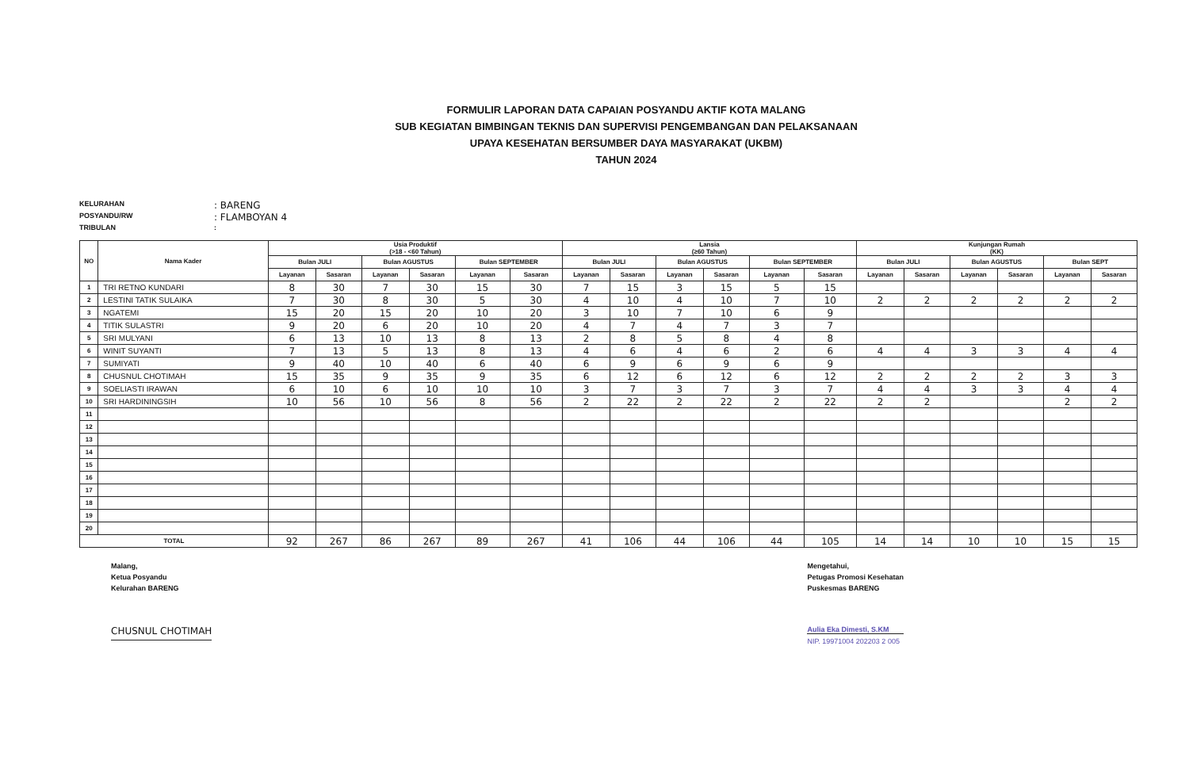FORMULIR LAPORAN DATA CAPAIAN POSYANDU AKTIF KOTA MALANG
SUB KEGIATAN BIMBINGAN TEKNIS DAN SUPERVISI PENGEMBANGAN DAN PELAKSANAAN
UPAYA KESEHATAN BERSUMBER DAYA MASYARAKAT (UKBM)
TAHUN 2024
KELURAHAN: BARENG
POSYANDU/RW: FLAMBOYAN 4
TRIBULAN:
| NO | Nama Kader | Usia Produktif (>18 - <60 Tahun) | | | | | | Lansia (≥60 Tahun) | | | | | | Kunjungan Rumah (KK) | | | | | |
| --- | --- | --- | --- | --- | --- | --- | --- | --- | --- | --- | --- | --- | --- | --- | --- | --- | --- | --- | --- |
| | | Bulan JULI | | Bulan AGUSTUS | | Bulan SEPTEMBER | | Bulan JULI | | Bulan AGUSTUS | | Bulan SEPTEMBER | | Bulan JULI | | Bulan AGUSTUS | | Bulan SEPT | |
| | | Layanan | Sasaran | Layanan | Sasaran | Layanan | Sasaran | Layanan | Sasaran | Layanan | Sasaran | Layanan | Sasaran | Layanan | Sasaran | Layanan | Sasaran | Layanan | Sasaran |
| 1 | TRI RETNO KUNDARI | 8 | 30 | 7 | 30 | 15 | 30 | 7 | 15 | 3 | 15 | 5 | 15 | | | | | | |
| 2 | LESTINI TATIK SULAIKA | 7 | 30 | 8 | 30 | 5 | 30 | 4 | 10 | 4 | 10 | 7 | 10 | 2 | 2 | 2 | 2 | 2 | 2 |
| 3 | NGATEMI | 15 | 20 | 15 | 20 | 10 | 20 | 3 | 10 | 7 | 10 | 6 | 9 | | | | | | |
| 4 | TITIK SULASTRI | 9 | 20 | 6 | 20 | 10 | 20 | 4 | 7 | 4 | 7 | 3 | 7 | | | | | | |
| 5 | SRI MULYANI | 6 | 13 | 10 | 13 | 8 | 13 | 2 | 8 | 5 | 8 | 4 | 8 | | | | | | |
| 6 | WINIT SUYANTI | 7 | 13 | 5 | 13 | 8 | 13 | 4 | 6 | 4 | 6 | 2 | 6 | 4 | 4 | 3 | 3 | 4 | 4 |
| 7 | SUMIYATI | 9 | 40 | 10 | 40 | 6 | 40 | 6 | 9 | 6 | 9 | 6 | 9 | | | | | | |
| 8 | CHUSNUL CHOTIMAH | 15 | 35 | 9 | 35 | 9 | 35 | 6 | 12 | 6 | 12 | 6 | 12 | 2 | 2 | 2 | 2 | 3 | 3 |
| 9 | SOELIASTI IRAWAN | 6 | 10 | 6 | 10 | 10 | 10 | 3 | 7 | 3 | 7 | 3 | 7 | 4 | 4 | 3 | 3 | 4 | 4 |
| 10 | SRI HARDININGSIH | 10 | 56 | 10 | 56 | 8 | 56 | 2 | 22 | 2 | 22 | 2 | 22 | 2 | 2 | | | 2 | 2 |
| 11 | | | | | | | | | | | | | | | | | | | |
| 12 | | | | | | | | | | | | | | | | | | | |
| 13 | | | | | | | | | | | | | | | | | | | |
| 14 | | | | | | | | | | | | | | | | | | | |
| 15 | | | | | | | | | | | | | | | | | | | |
| 16 | | | | | | | | | | | | | | | | | | | |
| 17 | | | | | | | | | | | | | | | | | | | |
| 18 | | | | | | | | | | | | | | | | | | | |
| 19 | | | | | | | | | | | | | | | | | | | |
| 20 | | | | | | | | | | | | | | | | | | | |
| TOTAL | | 92 | 267 | 86 | 267 | 89 | 267 | 41 | 106 | 44 | 106 | 44 | 105 | 14 | 14 | 10 | 10 | 15 | 15 |
Malang,
Ketua Posyandu
Kelurahan BARENG
CHUSNUL CHOTIMAH
Mengetahui,
Petugas Promosi Kesehatan
Puskesmas BARENG
Aulia Eka Dimesti, S.KM
NIP. 19971004 202203 2 005